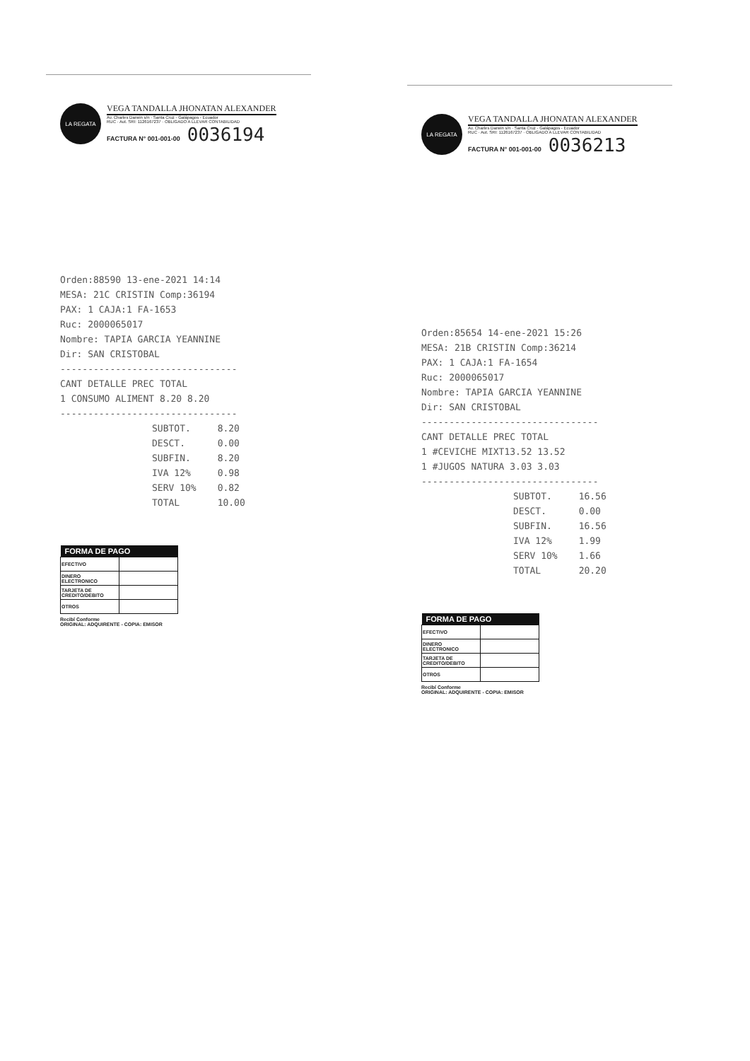LA REGATA
VEGA TANDALLA JHONATAN ALEXANDER
Av. Charles Darwin s/n · Santa Cruz - Galápagos - Ecuador
RUC · Aut. SRI: 1126167237 · OBLIGADO A LLEVAR CONTABILIDAD
FACTURA N° 001-001-00 0036194
Orden:88590 13-ene-2021 14:14
MESA: 21C CRISTIN Comp:36194
PAX: 1 CAJA:1 FA-1653
Ruc: 2000065017
Nombre: TAPIA GARCIA YEANNINE
Dir: SAN CRISTOBAL
--------------------------------
CANT DETALLE PREC TOTAL
1 CONSUMO ALIMENT 8.20 8.20
--------------------------------
| SUBTOT. | 8.20 |
| DESCT. | 0.00 |
| SUBFIN. | 8.20 |
| IVA 12% | 0.98 |
| SERV 10% | 0.82 |
| TOTAL | 10.00 |
| FORMA DE PAGO | |
| --- | --- |
| EFECTIVO | |
| DINERO ELECTRONICO | |
| TARJETA DE CREDITO/DEBITO | |
| OTROS | |
Recibí Conforme
ORIGINAL: ADQUIRENTE - COPIA: EMISOR
LA REGATA
VEGA TANDALLA JHONATAN ALEXANDER
Av. Charles Darwin s/n · Santa Cruz - Galápagos - Ecuador
RUC · Aut. SRI: 1126167237 · OBLIGADO A LLEVAR CONTABILIDAD
FACTURA N° 001-001-00 0036213
Orden:85654 14-ene-2021 15:26
MESA: 21B CRISTIN Comp:36214
PAX: 1 CAJA:1 FA-1654
Ruc: 2000065017
Nombre: TAPIA GARCIA YEANNINE
Dir: SAN CRISTOBAL
--------------------------------
CANT DETALLE PREC TOTAL
1 #CEVICHE MIXT13.52 13.52
1 #JUGOS NATURA 3.03 3.03
--------------------------------
| SUBTOT. | 16.56 |
| DESCT. | 0.00 |
| SUBFIN. | 16.56 |
| IVA 12% | 1.99 |
| SERV 10% | 1.66 |
| TOTAL | 20.20 |
| FORMA DE PAGO | |
| --- | --- |
| EFECTIVO | |
| DINERO ELECTRONICO | |
| TARJETA DE CREDITO/DEBITO | |
| OTROS | |
Recibí Conforme
ORIGINAL: ADQUIRENTE - COPIA: EMISOR